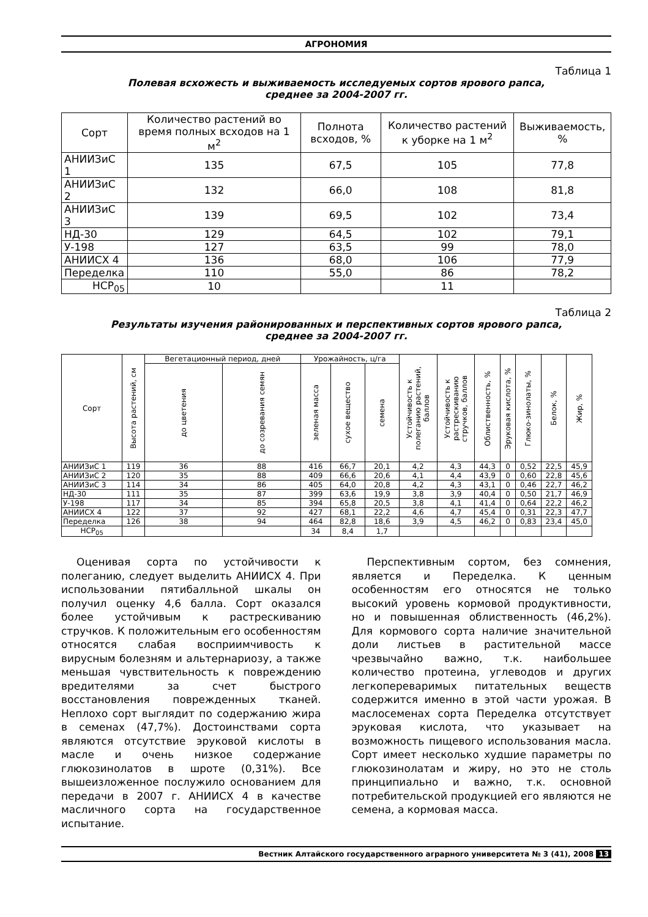АГРОНОМИЯ
Таблица 1
Полевая всхожесть и выживаемость исследуемых сортов ярового рапса,
среднее за 2004-2007 гг.
| Сорт | Количество растений во время полных всходов на 1 м<sup>2</sup> | Полнота всходов, % | Количество растений к уборке на 1 м<sup>2</sup> | Выживаемость, % |
| --- | --- | --- | --- | --- |
| АНИИЗиС 1 | 135 | 67,5 | 105 | 77,8 |
| АНИИЗиС 2 | 132 | 66,0 | 108 | 81,8 |
| АНИИЗиС 3 | 139 | 69,5 | 102 | 73,4 |
| НД-30 | 129 | 64,5 | 102 | 79,1 |
| У-198 | 127 | 63,5 | 99 | 78,0 |
| АНИИСХ 4 | 136 | 68,0 | 106 | 77,9 |
| Переделка | 110 | 55,0 | 86 | 78,2 |
| НСР<sub>05</sub> | 10 | | 11 | |
Таблица 2
Результаты изучения районированных и перспективных сортов ярового рапса,
среднее за 2004-2007 гг.
| Сорт | Высота растений, см | Вегетационный период, дней | | Урожайность, ц/га | | | Устойчивость к полеганию растений, баллов | Устойчивость к растрескиванию стручков, баллов | Облиственность, % | Эруковая кислота, % | Глюко-зинолаты, % | Белок, % | Жир, % |
| --- | --- | --- | --- | --- | --- | --- | --- | --- | --- | --- | --- | --- | --- |
| | | до цветения | до созревания семян | зеленая масса | сухое вещество | семена | | | | | | | |
| АНИИЗиС 1 | 119 | 36 | 88 | 416 | 66,7 | 20,1 | 4,2 | 4,3 | 44,3 | 0 | 0,52 | 22,5 | 45,9 |
| АНИИЗиС 2 | 120 | 35 | 88 | 409 | 66,6 | 20,6 | 4,1 | 4,4 | 43,9 | 0 | 0,60 | 22,8 | 45,6 |
| АНИИЗиС 3 | 114 | 34 | 86 | 405 | 64,0 | 20,8 | 4,2 | 4,3 | 43,1 | 0 | 0,46 | 22,7 | 46,2 |
| НД-30 | 111 | 35 | 87 | 399 | 63,6 | 19,9 | 3,8 | 3,9 | 40,4 | 0 | 0,50 | 21,7 | 46,9 |
| У-198 | 117 | 34 | 85 | 394 | 65,8 | 20,5 | 3,8 | 4,1 | 41,4 | 0 | 0,64 | 22,2 | 46,2 |
| АНИИСХ 4 | 122 | 37 | 92 | 427 | 68,1 | 22,2 | 4,6 | 4,7 | 45,4 | 0 | 0,31 | 22,3 | 47,7 |
| Переделка | 126 | 38 | 94 | 464 | 82,8 | 18,6 | 3,9 | 4,5 | 46,2 | 0 | 0,83 | 23,4 | 45,0 |
| НСР<sub>05</sub> | | | | 34 | 8,4 | 1,7 | | | | | | | |
Оценивая сорта по устойчивости к полеганию, следует выделить АНИИСХ 4. При использовании пятибалльной шкалы он получил оценку 4,6 балла. Сорт оказался более устойчивым к растрескиванию стручков. К положительным его особенностям относятся слабая восприимчивость к вирусным болезням и альтернариозу, а также меньшая чувствительность к повреждению вредителями за счет быстрого восстановления поврежденных тканей. Неплохо сорт выглядит по содержанию жира в семенах (47,7%). Достоинствами сорта являются отсутствие эруковой кислоты в масле и очень низкое содержание глюкозинолатов в шроте (0,31%). Все вышеизложенное послужило основанием для передачи в 2007 г. АНИИСХ 4 в качестве масличного сорта на государственное испытание.
Перспективным сортом, без сомнения, является и Переделка. К ценным особенностям его относятся не только высокий уровень кормовой продуктивности, но и повышенная облиственность (46,2%). Для кормового сорта наличие значительной доли листьев в растительной массе чрезвычайно важно, т.к. наибольшее количество протеина, углеводов и других легкопереваримых питательных веществ содержится именно в этой части урожая. В маслосеменах сорта Переделка отсутствует эруковая кислота, что указывает на возможность пищевого использования масла. Сорт имеет несколько худшие параметры по глюкозинолатам и жиру, но это не столь принципиально и важно, т.к. основной потребительской продукцией его являются не семена, а кормовая масса.
Вестник Алтайского государственного аграрного университета № 3 (41), 2008 13